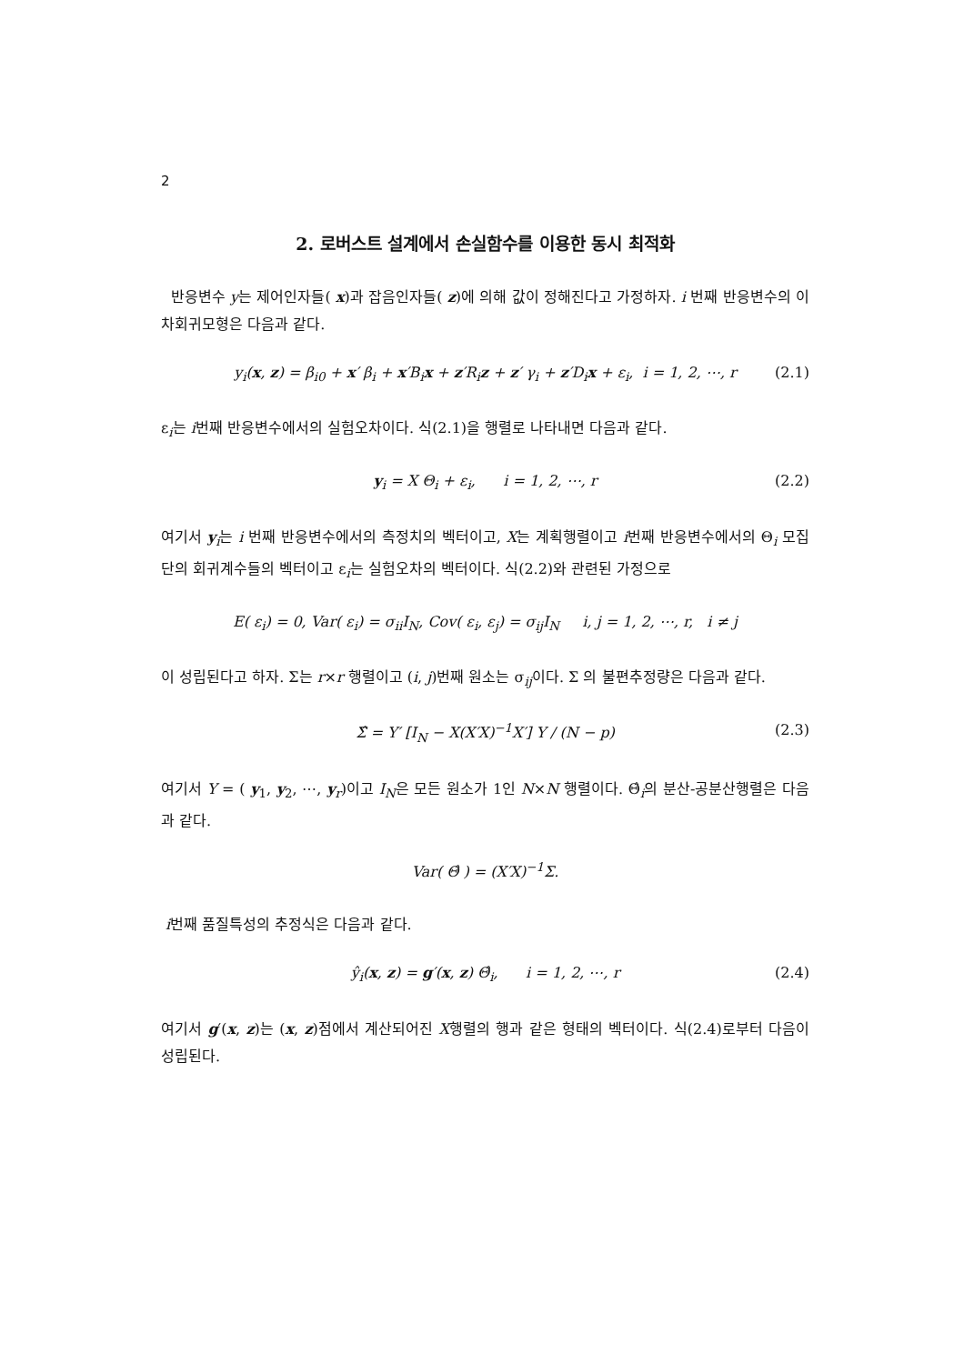2
2. 로버스트 설계에서 손실함수를 이용한 동시 최적화
반응변수 y는 제어인자들( x)과 잡음인자들( z)에 의해 값이 정해진다고 가정하자. i 번째 반응변수의 이차회귀모형은 다음과 같다.
y<sub>i</sub>(x, z) = β<sub>i0</sub> + x′ β<sub>i</sub> + x′B<sub>i</sub>x + z′R<sub>i</sub>z + z′ γ<sub>i</sub> + z′D<sub>i</sub>x + ε<sub>i</sub>, i = 1, 2, ⋯, r (2.1)
ε<sub>i</sub>는 i번째 반응변수에서의 실험오차이다. 식(2.1)을 행렬로 나타내면 다음과 같다.
y<sub>i</sub> = X Θ<sub>i</sub> + ε<sub>i</sub>, i = 1, 2, ⋯, r (2.2)
여기서 y<sub>i</sub>는 i 번째 반응변수에서의 측정치의 벡터이고, X는 계획행렬이고 i번째 반응변수에서의 Θ<sub>i</sub> 모집단의 회귀계수들의 벡터이고 ε<sub>i</sub>는 실험오차의 벡터이다. 식(2.2)와 관련된 가정으로
E( ε<sub>i</sub>) = 0, Var( ε<sub>i</sub>) = σ<sub>ii</sub>I<sub>N</sub>, Cov( ε<sub>i</sub>, ε<sub>j</sub>) = σ<sub>ij</sub>I<sub>N</sub> i, j = 1, 2, ⋯, r, i ≠ j
이 성립된다고 하자. Σ는 r×r 행렬이고 (i, j)번째 원소는 σ<sub>ij</sub>이다. Σ 의 불편추정량은 다음과 같다.
Σ̂ = Y′ [I<sub>N</sub> − X(X′X)<sup>−1</sup>X′] Y / (N − p) (2.3)
여기서 Y = ( y<sub>1</sub>, y<sub>2</sub>, ⋯, y<sub>r</sub>)이고 I<sub>N</sub>은 모든 원소가 1인 N×N 행렬이다. Θ̂<sub>i</sub>의 분산-공분산행렬은 다음과 같다.
Var( Θ̂ ) = (X′X)<sup>−1</sup>Σ.
i번째 품질특성의 추정식은 다음과 같다.
ŷ<sub>i</sub>(x, z) = g′(x, z) Θ̂<sub>i</sub>, i = 1, 2, ⋯, r (2.4)
여기서 g′(x, z)는 (x, z)점에서 계산되어진 X행렬의 행과 같은 형태의 벡터이다. 식(2.4)로부터 다음이 성립된다.